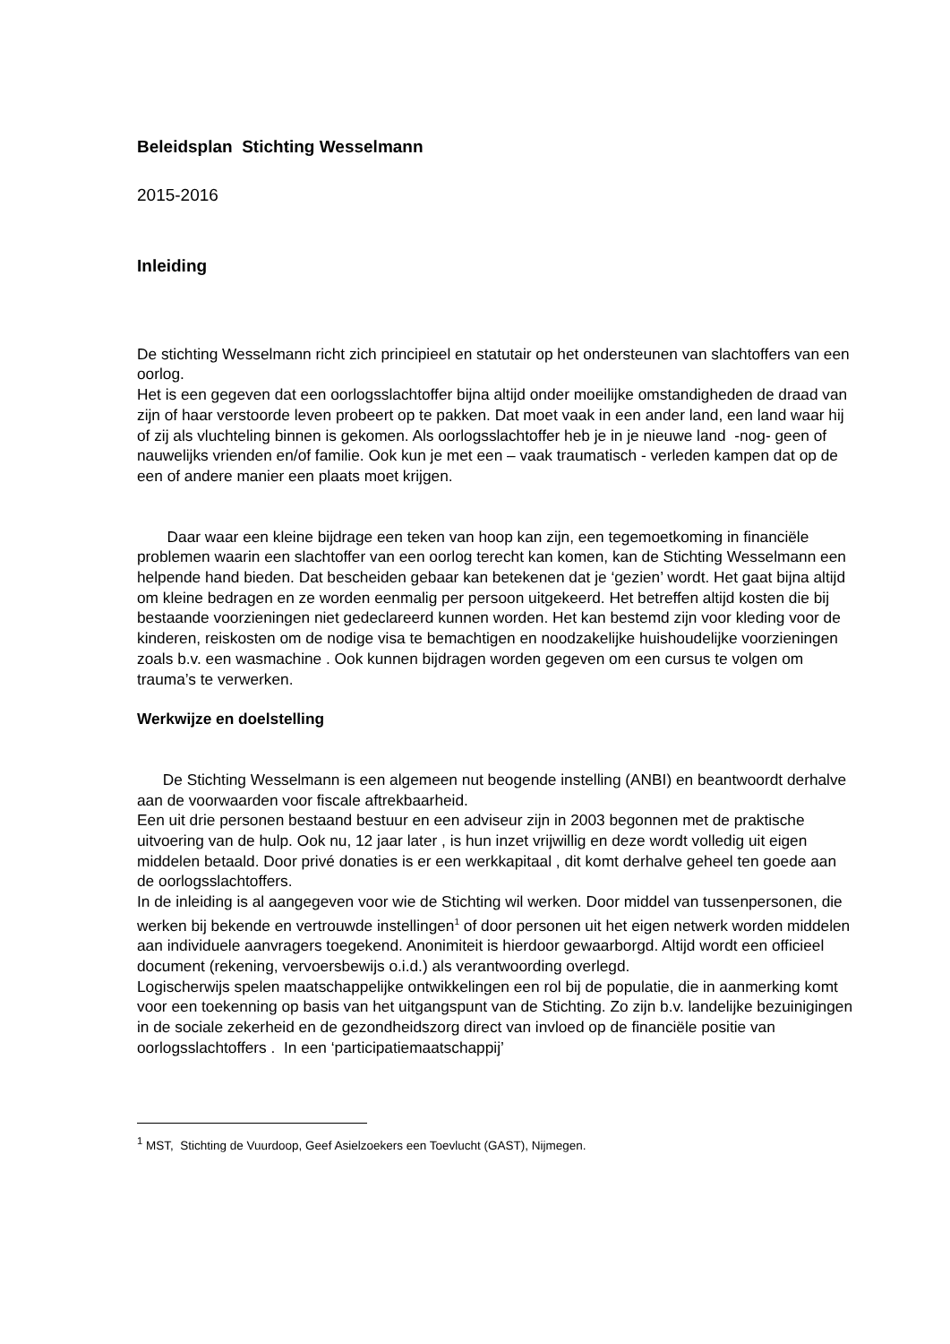Beleidsplan Stichting Wesselmann
2015-2016
Inleiding
De stichting Wesselmann richt zich principieel en statutair op het ondersteunen van slachtoffers van een oorlog.
Het is een gegeven dat een oorlogsslachtoffer bijna altijd onder moeilijke omstandigheden de draad van zijn of haar verstoorde leven probeert op te pakken. Dat moet vaak in een ander land, een land waar hij of zij als vluchteling binnen is gekomen. Als oorlogsslachtoffer heb je in je nieuwe land -nog- geen of nauwelijks vrienden en/of familie. Ook kun je met een – vaak traumatisch - verleden kampen dat op de een of andere manier een plaats moet krijgen.
Daar waar een kleine bijdrage een teken van hoop kan zijn, een tegemoetkoming in financiële problemen waarin een slachtoffer van een oorlog terecht kan komen, kan de Stichting Wesselmann een helpende hand bieden. Dat bescheiden gebaar kan betekenen dat je ‘gezien’ wordt. Het gaat bijna altijd om kleine bedragen en ze worden eenmalig per persoon uitgekeerd. Het betreffen altijd kosten die bij bestaande voorzieningen niet gedeclareerd kunnen worden. Het kan bestemd zijn voor kleding voor de kinderen, reiskosten om de nodige visa te bemachtigen en noodzakelijke huishoudelijke voorzieningen zoals b.v. een wasmachine . Ook kunnen bijdragen worden gegeven om een cursus te volgen om trauma’s te verwerken.
Werkwijze en doelstelling
De Stichting Wesselmann is een algemeen nut beogende instelling (ANBI) en beantwoordt derhalve aan de voorwaarden voor fiscale aftrekbaarheid.
Een uit drie personen bestaand bestuur en een adviseur zijn in 2003 begonnen met de praktische uitvoering van de hulp. Ook nu, 12 jaar later , is hun inzet vrijwillig en deze wordt volledig uit eigen middelen betaald. Door privé donaties is er een werkkapitaal , dit komt derhalve geheel ten goede aan de oorlogsslachtoffers.
In de inleiding is al aangegeven voor wie de Stichting wil werken. Door middel van tussenpersonen, die werken bij bekende en vertrouwde instellingen<sup>1</sup> of door personen uit het eigen netwerk worden middelen aan individuele aanvragers toegekend. Anonimiteit is hierdoor gewaarborgd. Altijd wordt een officieel document (rekening, vervoersbewijs o.i.d.) als verantwoording overlegd.
Logischerwijs spelen maatschappelijke ontwikkelingen een rol bij de populatie, die in aanmerking komt voor een toekenning op basis van het uitgangspunt van de Stichting. Zo zijn b.v. landelijke bezuinigingen in de sociale zekerheid en de gezondheidszorg direct van invloed op de financiële positie van oorlogsslachtoffers . In een ‘participatiemaatschappij’
<sup>1</sup> MST, Stichting de Vuurdoop, Geef Asielzoekers een Toevlucht (GAST), Nijmegen.